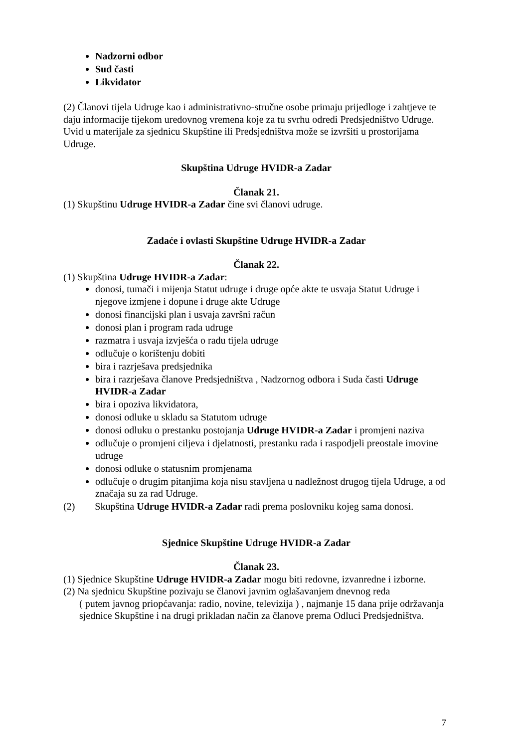Nadzorni odbor
Sud časti
Likvidator
(2) Članovi tijela Udruge kao i administrativno-stručne osobe primaju prijedloge i zahtjeve te daju informacije tijekom uredovnog vremena koje za tu svrhu odredi Predsjedništvo Udruge.
Uvid u materijale za sjednicu Skupštine ili Predsjedništva može se izvršiti u prostorijama Udruge.
Skupština Udruge HVIDR-a Zadar
Članak 21.
(1) Skupštinu Udruge HVIDR-a Zadar čine svi članovi udruge.
Zadaće i ovlasti Skupštine Udruge HVIDR-a Zadar
Članak 22.
(1) Skupština Udruge HVIDR-a Zadar:
donosi, tumači i mijenja Statut udruge i druge opće akte te usvaja Statut Udruge i njegove izmjene i dopune i druge akte Udruge
donosi financijski plan i usvaja završni račun
donosi plan i program rada udruge
razmatra i usvaja izvješća o radu tijela udruge
odlučuje o korištenju dobiti
bira i razrješava predsjednika
bira i razrješava članove Predsjedništva , Nadzornog odbora i Suda časti Udruge HVIDR-a Zadar
bira i opoziva likvidatora,
donosi odluke u skladu sa Statutom udruge
donosi odluku o prestanku postojanja Udruge HVIDR-a Zadar i promjeni naziva
odlučuje o promjeni ciljeva i djelatnosti, prestanku rada i raspodjeli preostale imovine udruge
donosi odluke o statusnim promjenama
odlučuje o drugim pitanjima koja nisu stavljena u nadležnost drugog tijela Udruge, a od značaja su za rad Udruge.
(2) Skupština Udruge HVIDR-a Zadar radi prema poslovniku kojeg sama donosi.
Sjednice Skupštine Udruge HVIDR-a Zadar
Članak 23.
(1) Sjednice Skupštine Udruge HVIDR-a Zadar mogu biti redovne, izvanredne i izborne.
(2) Na sjednicu Skupštine pozivaju se članovi javnim oglašavanjem dnevnog reda
( putem javnog priopćavanja: radio, novine, televizija ) , najmanje 15 dana prije održavanja sjednice Skupštine i na drugi prikladan način za članove prema Odluci Predsjedništva.
7